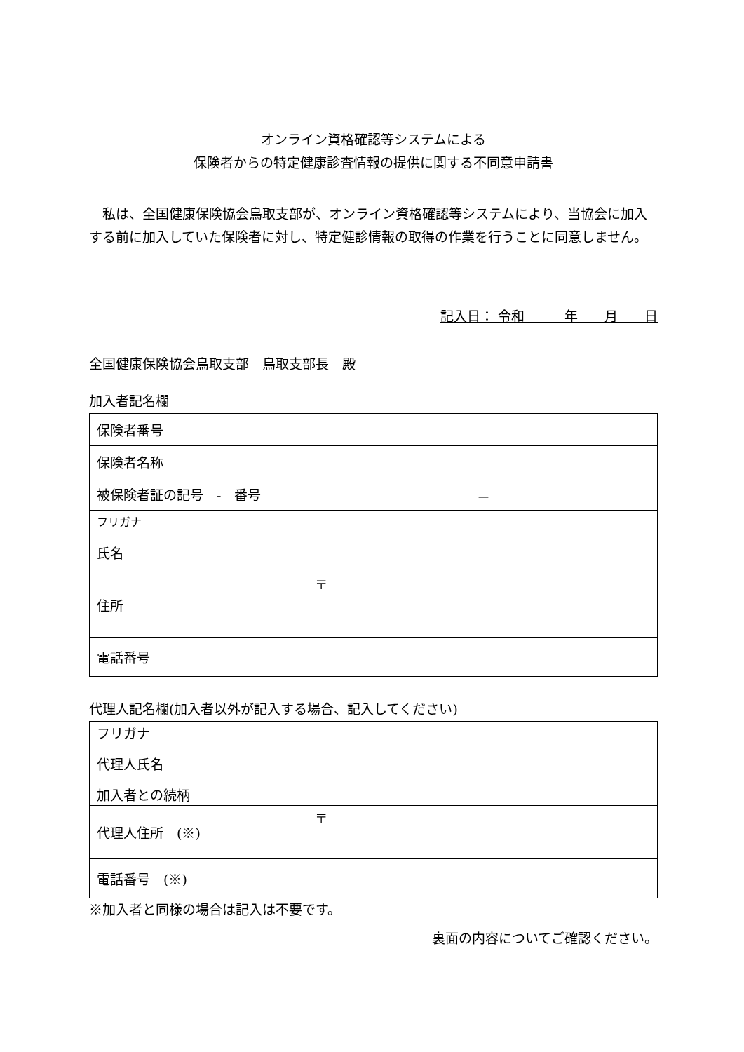オンライン資格確認等システムによる
保険者からの特定健康診査情報の提供に関する不同意申請書
私は、全国健康保険協会鳥取支部が、オンライン資格確認等システムにより、当協会に加入する前に加入していた保険者に対し、特定健診情報の取得の作業を行うことに同意しません。
記入日： 令和　　　年　　月　　日
全国健康保険協会鳥取支部　鳥取支部長　殿
加入者記名欄
| 保険者番号 | |
| 保険者名称 | |
| 被保険者証の記号 - 番号 | － |
| フリガナ | |
| 氏名 | |
| 住所 | 〒 |
| 電話番号 | |
代理人記名欄(加入者以外が記入する場合、記入してください)
| フリガナ | |
| 代理人氏名 | |
| 加入者との続柄 | |
| 代理人住所 (※) | 〒 |
| 電話番号 (※) | |
※加入者と同様の場合は記入は不要です。
裏面の内容についてご確認ください。